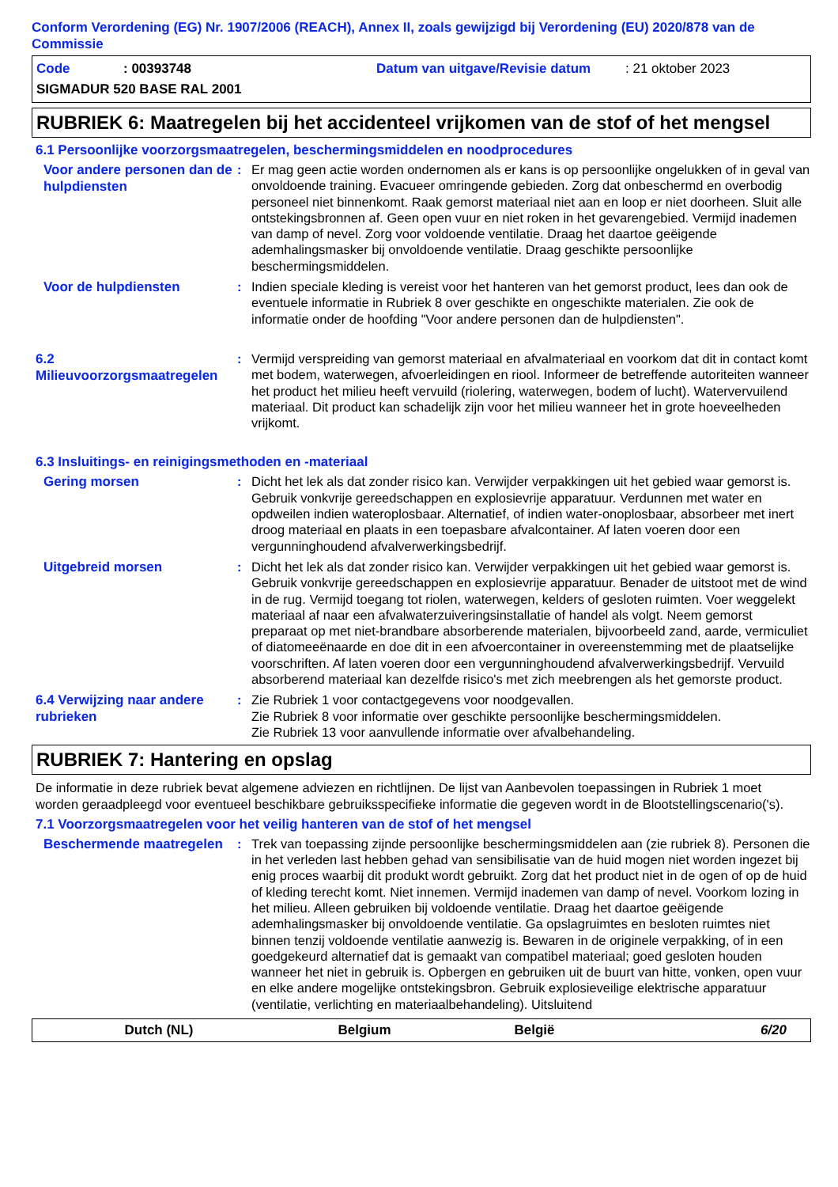Conform Verordening (EG) Nr. 1907/2006 (REACH), Annex II, zoals gewijzigd bij Verordening (EU) 2020/878 van de Commissie
Code: 00393748 Datum van uitgave/Revisie datum: 21 oktober 2023
SIGMADUR 520 BASE RAL 2001
RUBRIEK 6: Maatregelen bij het accidenteel vrijkomen van de stof of het mengsel
6.1 Persoonlijke voorzorgsmaatregelen, beschermingsmiddelen en noodprocedures
Voor andere personen dan de hulpdiensten
: Er mag geen actie worden ondernomen als er kans is op persoonlijke ongelukken of in geval van onvoldoende training. Evacueer omringende gebieden. Zorg dat onbeschermd en overbodig personeel niet binnenkomt. Raak gemorst materiaal niet aan en loop er niet doorheen. Sluit alle ontstekingsbronnen af. Geen open vuur en niet roken in het gevarengebied. Vermijd inademen van damp of nevel. Zorg voor voldoende ventilatie. Draag het daartoe geëigende ademhalingsmasker bij onvoldoende ventilatie. Draag geschikte persoonlijke beschermingsmiddelen.
Voor de hulpdiensten
: Indien speciale kleding is vereist voor het hanteren van het gemorst product, lees dan ook de eventuele informatie in Rubriek 8 over geschikte en ongeschikte materialen. Zie ook de informatie onder de hoofding "Voor andere personen dan de hulpdiensten".
6.2 Milieuvoorzorgsmaatregelen
: Vermijd verspreiding van gemorst materiaal en afvalmateriaal en voorkom dat dit in contact komt met bodem, waterwegen, afvoerleidingen en riool. Informeer de betreffende autoriteiten wanneer het product het milieu heeft vervuild (riolering, waterwegen, bodem of lucht). Watervervuilend materiaal. Dit product kan schadelijk zijn voor het milieu wanneer het in grote hoeveelheden vrijkomt.
6.3 Insluitings- en reinigingsmethoden en -materiaal
Gering morsen
: Dicht het lek als dat zonder risico kan. Verwijder verpakkingen uit het gebied waar gemorst is. Gebruik vonkvrije gereedschappen en explosievrije apparatuur. Verdunnen met water en opdweilen indien wateroplosbaar. Alternatief, of indien water-onoplosbaar, absorbeer met inert droog materiaal en plaats in een toepasbare afvalcontainer. Af laten voeren door een vergunninghoudend afvalverwerkingsbedrijf.
Uitgebreid morsen
: Dicht het lek als dat zonder risico kan. Verwijder verpakkingen uit het gebied waar gemorst is. Gebruik vonkvrije gereedschappen en explosievrije apparatuur. Benader de uitstoot met de wind in de rug. Vermijd toegang tot riolen, waterwegen, kelders of gesloten ruimten. Voer weggelekt materiaal af naar een afvalwaterzuiveringsinstallatie of handel als volgt. Neem gemorst preparaat op met niet-brandbare absorberende materialen, bijvoorbeeld zand, aarde, vermiculiet of diatomeeënaarde en doe dit in een afvoercontainer in overeenstemming met de plaatselijke voorschriften. Af laten voeren door een vergunninghoudend afvalverwerkingsbedrijf. Vervuild absorberend materiaal kan dezelfde risico's met zich meebrengen als het gemorste product.
6.4 Verwijzing naar andere rubrieken
: Zie Rubriek 1 voor contactgegevens voor noodgevallen.
Zie Rubriek 8 voor informatie over geschikte persoonlijke beschermingsmiddelen.
Zie Rubriek 13 voor aanvullende informatie over afvalbehandeling.
RUBRIEK 7: Hantering en opslag
De informatie in deze rubriek bevat algemene adviezen en richtlijnen. De lijst van Aanbevolen toepassingen in Rubriek 1 moet worden geraadpleegd voor eventueel beschikbare gebruiksspecifieke informatie die gegeven wordt in de Blootstellingscenario('s).
7.1 Voorzorgsmaatregelen voor het veilig hanteren van de stof of het mengsel
Beschermende maatregelen
: Trek van toepassing zijnde persoonlijke beschermingsmiddelen aan (zie rubriek 8). Personen die in het verleden last hebben gehad van sensibilisatie van de huid mogen niet worden ingezet bij enig proces waarbij dit produkt wordt gebruikt. Zorg dat het product niet in de ogen of op de huid of kleding terecht komt. Niet innemen. Vermijd inademen van damp of nevel. Voorkom lozing in het milieu. Alleen gebruiken bij voldoende ventilatie. Draag het daartoe geëigende ademhalingsmasker bij onvoldoende ventilatie. Ga opslagruimtes en besloten ruimtes niet binnen tenzij voldoende ventilatie aanwezig is. Bewaren in de originele verpakking, of in een goedgekeurd alternatief dat is gemaakt van compatibel materiaal; goed gesloten houden wanneer het niet in gebruik is. Opbergen en gebruiken uit de buurt van hitte, vonken, open vuur en elke andere mogelijke ontstekingsbron. Gebruik explosieveilige elektrische apparatuur (ventilatie, verlichting en materiaalbehandeling). Uitsluitend
Dutch (NL) Belgium België 6/20